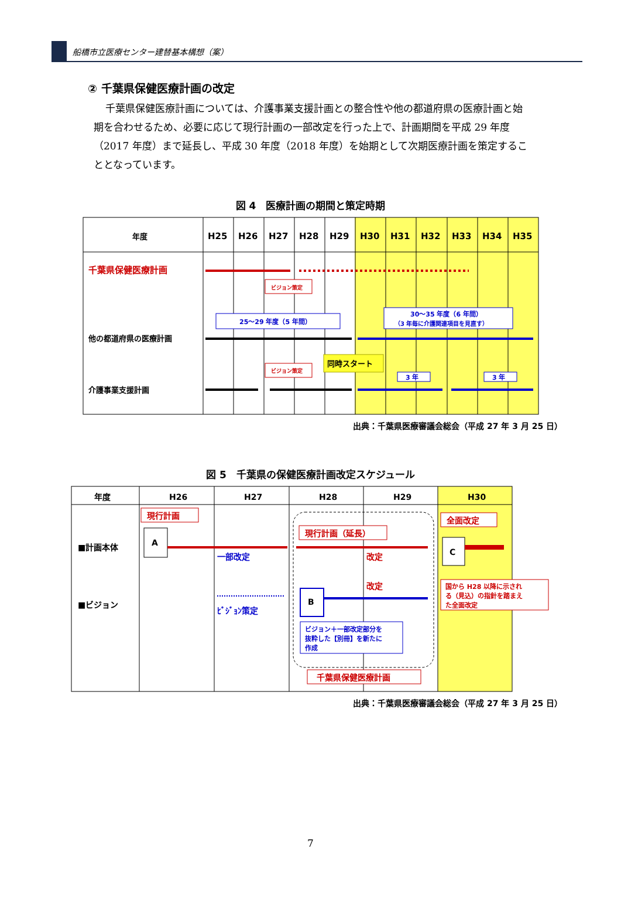船橋市立医療センター建替基本構想（案）
② 千葉県保健医療計画の改定
千葉県保健医療計画については、介護事業支援計画との整合性や他の都道府県の医療計画と始期を合わせるため、必要に応じて現行計画の一部改定を行った上で、計画期間を平成 29 年度（2017 年度）まで延長し、平成 30 年度（2018 年度）を始期として次期医療計画を策定することとなっています。
図 4　医療計画の期間と策定時期
年度
H25
H26
H27
H28
H29
H30
H31
H32
H33
H34
H35
千葉県保健医療計画
ビジョン策定
25～29 年度（5 年間）
30～35 年度（6 年間）
（3 年毎に介護関連項目を見直す）
他の都道府県の医療計画
ビジョン策定
同時スタート
3 年
3 年
介護事業支援計画
出典：千葉県医療審議会総会（平成 27 年 3 月 25 日）
図 5　千葉県の保健医療計画改定スケジュール
年度
H26
H27
H28
H29
H30
■計画本体
■ビジョン
現行計画
A
一部改定
ﾋﾞｼﾞｮﾝ策定
現行計画（延長）
改定
改定
B
ビジョン＋一部改定部分を
抜粋した【別冊】を新たに
作成
千葉県保健医療計画
全面改定
C
国から H28 以降に示され
る（見込）の指針を踏まえ
た全面改定
出典：千葉県医療審議会総会（平成 27 年 3 月 25 日）
7